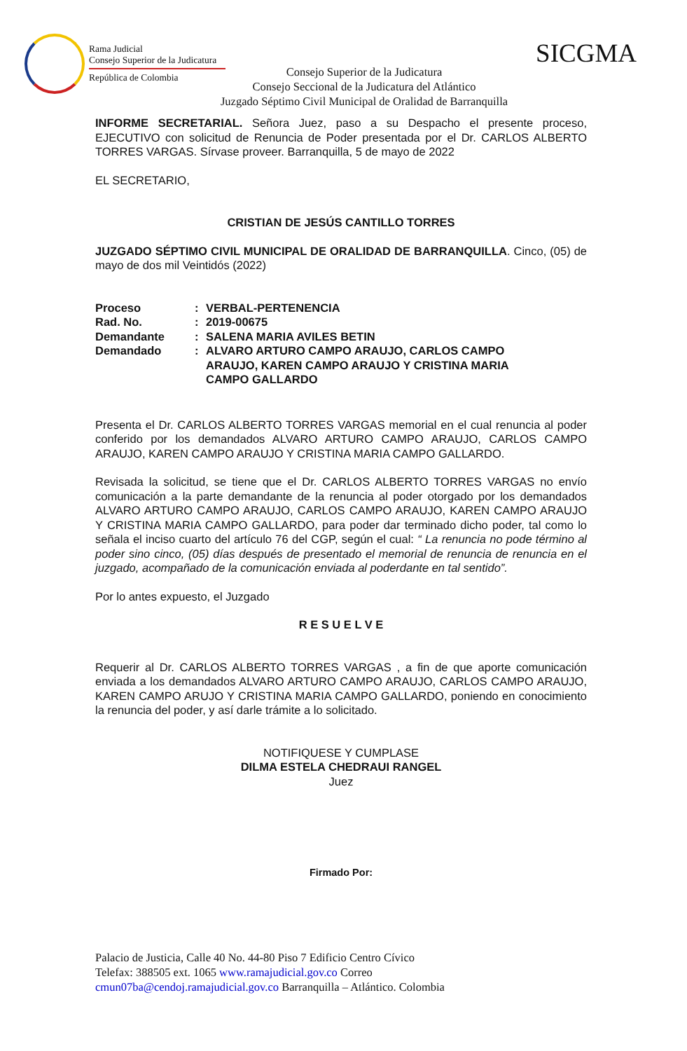Rama Judicial
Consejo Superior de la Judicatura
República de Colombia
SICGMA
Consejo Superior de la Judicatura
Consejo Seccional de la Judicatura del Atlántico
Juzgado Séptimo Civil Municipal de Oralidad de Barranquilla
INFORME SECRETARIAL. Señora Juez, paso a su Despacho el presente proceso, EJECUTIVO con solicitud de Renuncia de Poder presentada por el Dr. CARLOS ALBERTO TORRES VARGAS. Sírvase proveer. Barranquilla, 5 de mayo de 2022
EL SECRETARIO,
CRISTIAN DE JESÚS CANTILLO TORRES
JUZGADO SÉPTIMO CIVIL MUNICIPAL DE ORALIDAD DE BARRANQUILLA. Cinco, (05) de mayo de dos mil Veintidós (2022)
| Proceso | : | VERBAL-PERTENENCIA |
| Rad. No. | : | 2019-00675 |
| Demandante | : | SALENA MARIA AVILES BETIN |
| Demandado | : | ALVARO ARTURO CAMPO ARAUJO, CARLOS CAMPO ARAUJO, KAREN CAMPO ARAUJO Y CRISTINA MARIA CAMPO GALLARDO |
Presenta el Dr. CARLOS ALBERTO TORRES VARGAS memorial en el cual renuncia al poder conferido por los demandados ALVARO ARTURO CAMPO ARAUJO, CARLOS CAMPO ARAUJO, KAREN CAMPO ARAUJO Y CRISTINA MARIA CAMPO GALLARDO.
Revisada la solicitud, se tiene que el Dr. CARLOS ALBERTO TORRES VARGAS no envío comunicación a la parte demandante de la renuncia al poder otorgado por los demandados ALVARO ARTURO CAMPO ARAUJO, CARLOS CAMPO ARAUJO, KAREN CAMPO ARAUJO Y CRISTINA MARIA CAMPO GALLARDO, para poder dar terminado dicho poder, tal como lo señala el inciso cuarto del artículo 76 del CGP, según el cual: “ La renuncia no pode término al poder sino cinco, (05) días después de presentado el memorial de renuncia de renuncia en el juzgado, acompañado de la comunicación enviada al poderdante en tal sentido”.
Por lo antes expuesto, el Juzgado
R E S U E L V E
Requerir al Dr. CARLOS ALBERTO TORRES VARGAS , a fin de que aporte comunicación enviada a los demandados ALVARO ARTURO CAMPO ARAUJO, CARLOS CAMPO ARAUJO, KAREN CAMPO ARUJO Y CRISTINA MARIA CAMPO GALLARDO, poniendo en conocimiento la renuncia del poder, y así darle trámite a lo solicitado.
NOTIFIQUESE Y CUMPLASE
DILMA ESTELA CHEDRAUI RANGEL
Juez
Firmado Por:
Palacio de Justicia, Calle 40 No. 44-80 Piso 7 Edificio Centro Cívico
Telefax: 388505 ext. 1065 www.ramajudicial.gov.co Correo
cmun07ba@cendoj.ramajudicial.gov.co Barranquilla – Atlántico. Colombia